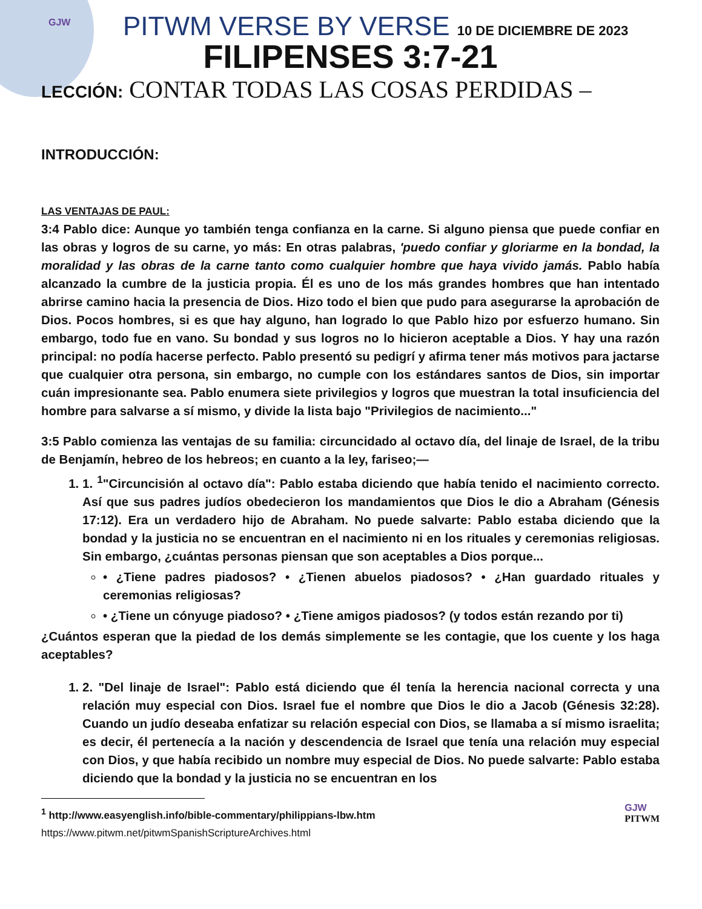GJW
PITWM VERSE BY VERSE 10 DE DICIEMBRE DE 2023
FILIPENSES 3:7-21
LECCIÓN: CONTAR TODAS LAS COSAS PERDIDAS –
INTRODUCCIÓN:
LAS VENTAJAS DE PAUL:
3:4 Pablo dice: Aunque yo también tenga confianza en la carne. Si alguno piensa que puede confiar en las obras y logros de su carne, yo más: En otras palabras, 'puedo confiar y gloriarme en la bondad, la moralidad y las obras de la carne tanto como cualquier hombre que haya vivido jamás. Pablo había alcanzado la cumbre de la justicia propia. Él es uno de los más grandes hombres que han intentado abrirse camino hacia la presencia de Dios. Hizo todo el bien que pudo para asegurarse la aprobación de Dios. Pocos hombres, si es que hay alguno, han logrado lo que Pablo hizo por esfuerzo humano. Sin embargo, todo fue en vano. Su bondad y sus logros no lo hicieron aceptable a Dios. Y hay una razón principal: no podía hacerse perfecto. Pablo presentó su pedigrí y afirma tener más motivos para jactarse que cualquier otra persona, sin embargo, no cumple con los estándares santos de Dios, sin importar cuán impresionante sea. Pablo enumera siete privilegios y logros que muestran la total insuficiencia del hombre para salvarse a sí mismo, y divide la lista bajo "Privilegios de nacimiento..."
3:5 Pablo comienza las ventajas de su familia: circuncidado al octavo día, del linaje de Israel, de la tribu de Benjamín, hebreo de los hebreos; en cuanto a la ley, fariseo;—
1. 1. <sup>1</sup>"Circuncisión al octavo día": Pablo estaba diciendo que había tenido el nacimiento correcto. Así que sus padres judíos obedecieron los mandamientos que Dios le dio a Abraham (Génesis 17:12). Era un verdadero hijo de Abraham. No puede salvarte: Pablo estaba diciendo que la bondad y la justicia no se encuentran en el nacimiento ni en los rituales y ceremonias religiosas. Sin embargo, ¿cuántas personas piensan que son aceptables a Dios porque...
• ¿Tiene padres piadosos? • ¿Tienen abuelos piadosos? • ¿Han guardado rituales y ceremonias religiosas?
• ¿Tiene un cónyuge piadoso? • ¿Tiene amigos piadosos? (y todos están rezando por ti)
¿Cuántos esperan que la piedad de los demás simplemente se les contagie, que los cuente y los haga aceptables?
1. 2. "Del linaje de Israel": Pablo está diciendo que él tenía la herencia nacional correcta y una relación muy especial con Dios. Israel fue el nombre que Dios le dio a Jacob (Génesis 32:28). Cuando un judío deseaba enfatizar su relación especial con Dios, se llamaba a sí mismo israelita; es decir, él pertenecía a la nación y descendencia de Israel que tenía una relación muy especial con Dios, y que había recibido un nombre muy especial de Dios. No puede salvarte: Pablo estaba diciendo que la bondad y la justicia no se encuentran en los
<sup>1</sup> http://www.easyenglish.info/bible-commentary/philippians-lbw.htm
https://www.pitwm.net/pitwmSpanishScriptureArchives.html
GJW
PITWM